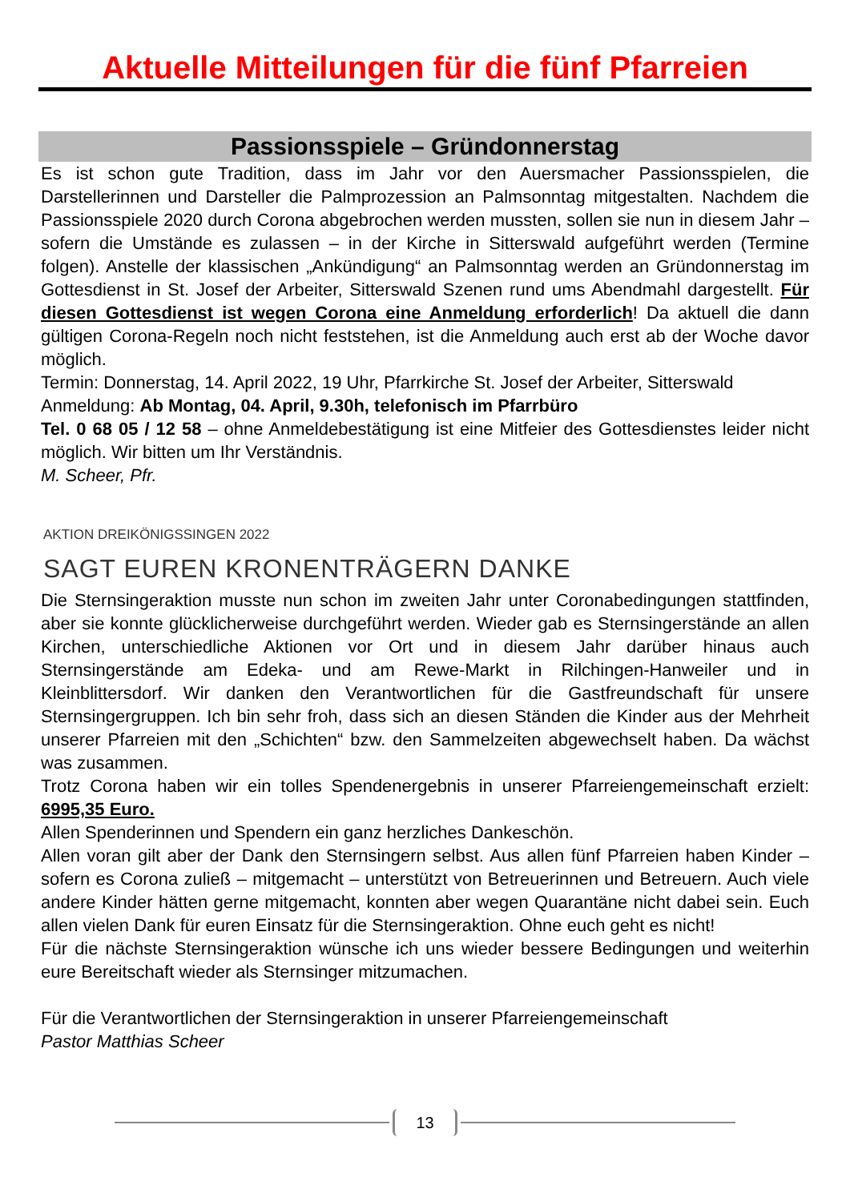Aktuelle Mitteilungen für die fünf Pfarreien
Passionsspiele – Gründonnerstag
Es ist schon gute Tradition, dass im Jahr vor den Auersmacher Passionsspielen, die Darstellerinnen und Darsteller die Palmprozession an Palmsonntag mitgestalten. Nachdem die Passionsspiele 2020 durch Corona abgebrochen werden mussten, sollen sie nun in diesem Jahr – sofern die Umstände es zulassen – in der Kirche in Sitterswald aufgeführt werden (Termine folgen). Anstelle der klassischen „Ankündigung“ an Palmsonntag werden an Gründonnerstag im Gottesdienst in St. Josef der Arbeiter, Sitterswald Szenen rund ums Abendmahl dargestellt. Für diesen Gottesdienst ist wegen Corona eine Anmeldung erforderlich! Da aktuell die dann gültigen Corona-Regeln noch nicht feststehen, ist die Anmeldung auch erst ab der Woche davor möglich.
Termin: Donnerstag, 14. April 2022, 19 Uhr, Pfarrkirche St. Josef der Arbeiter, Sitterswald
Anmeldung: Ab Montag, 04. April, 9.30h, telefonisch im Pfarrbüro
Tel. 0 68 05 / 12 58 – ohne Anmeldebestätigung ist eine Mitfeier des Gottesdienstes leider nicht möglich. Wir bitten um Ihr Verständnis.
M. Scheer, Pfr.
AKTION DREIKÖNIGSSINGEN 2022
SAGT EUREN KRONENTRÄGERN DANKE
Die Sternsingeraktion musste nun schon im zweiten Jahr unter Coronabedingungen stattfinden, aber sie konnte glücklicherweise durchgeführt werden. Wieder gab es Sternsingerstände an allen Kirchen, unterschiedliche Aktionen vor Ort und in diesem Jahr darüber hinaus auch Sternsingerstände am Edeka- und am Rewe-Markt in Rilchingen-Hanweiler und in Kleinblittersdorf. Wir danken den Verantwortlichen für die Gastfreundschaft für unsere Sternsingergruppen. Ich bin sehr froh, dass sich an diesen Ständen die Kinder aus der Mehrheit unserer Pfarreien mit den „Schichten“ bzw. den Sammelzeiten abgewechselt haben. Da wächst was zusammen.
Trotz Corona haben wir ein tolles Spendenergebnis in unserer Pfarreiengemeinschaft erzielt: 6995,35 Euro.
Allen Spenderinnen und Spendern ein ganz herzliches Dankeschön.
Allen voran gilt aber der Dank den Sternsingern selbst. Aus allen fünf Pfarreien haben Kinder – sofern es Corona zuließ – mitgemacht – unterstützt von Betreuerinnen und Betreuern. Auch viele andere Kinder hätten gerne mitgemacht, konnten aber wegen Quarantäne nicht dabei sein. Euch allen vielen Dank für euren Einsatz für die Sternsingeraktion. Ohne euch geht es nicht!
Für die nächste Sternsingeraktion wünsche ich uns wieder bessere Bedingungen und weiterhin eure Bereitschaft wieder als Sternsinger mitzumachen.
Für die Verantwortlichen der Sternsingeraktion in unserer Pfarreiengemeinschaft
Pastor Matthias Scheer
13